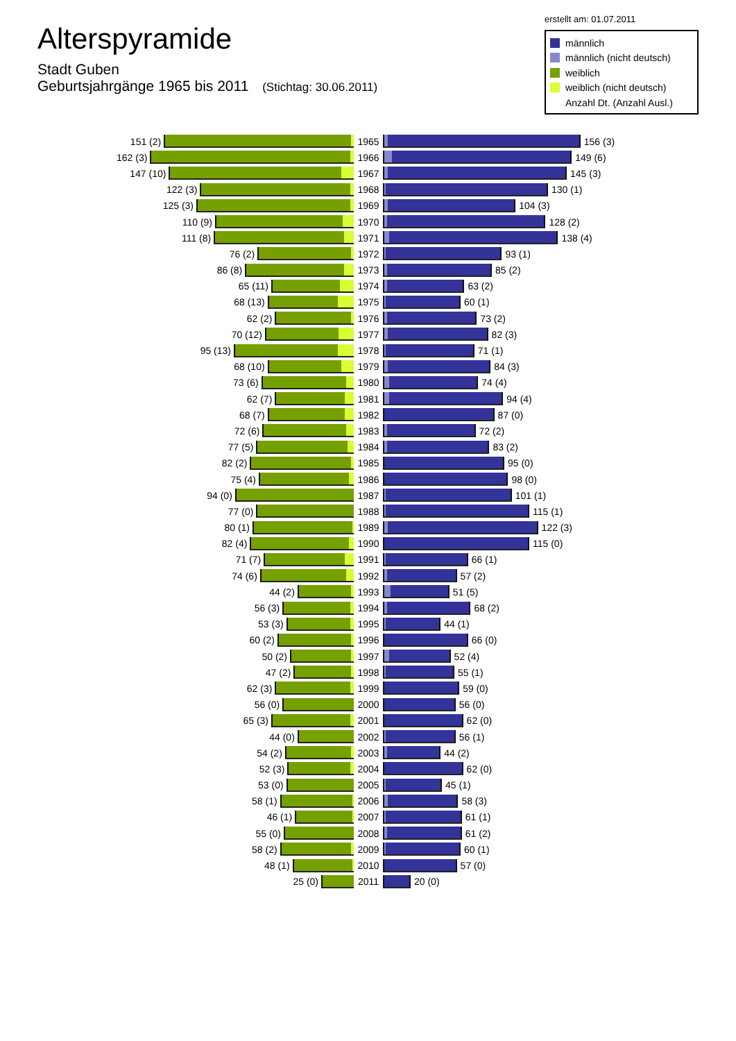Alterspyramide
Stadt Guben
Geburtsjahrgänge 1965 bis 2011 (Stichtag: 30.06.2011)
erstellt am: 01.07.2011
männlich
männlich (nicht deutsch)
weiblich
weiblich (nicht deutsch)
Anzahl Dt. (Anzahl Ausl.)
151 (2) 1965 156 (3)
162 (3) 1966 149 (6)
147 (10) 1967 145 (3)
122 (3) 1968 130 (1)
125 (3) 1969 104 (3)
110 (9) 1970 128 (2)
111 (8) 1971 138 (4)
76 (2) 1972 93 (1)
86 (8) 1973 85 (2)
65 (11) 1974 63 (2)
68 (13) 1975 60 (1)
62 (2) 1976 73 (2)
70 (12) 1977 82 (3)
95 (13) 1978 71 (1)
68 (10) 1979 84 (3)
73 (6) 1980 74 (4)
62 (7) 1981 94 (4)
68 (7) 1982 87 (0)
72 (6) 1983 72 (2)
77 (5) 1984 83 (2)
82 (2) 1985 95 (0)
75 (4) 1986 98 (0)
94 (0) 1987 101 (1)
77 (0) 1988 115 (1)
80 (1) 1989 122 (3)
82 (4) 1990 115 (0)
71 (7) 1991 66 (1)
74 (6) 1992 57 (2)
44 (2) 1993 51 (5)
56 (3) 1994 68 (2)
53 (3) 1995 44 (1)
60 (2) 1996 66 (0)
50 (2) 1997 52 (4)
47 (2) 1998 55 (1)
62 (3) 1999 59 (0)
56 (0) 2000 56 (0)
65 (3) 2001 62 (0)
44 (0) 2002 56 (1)
54 (2) 2003 44 (2)
52 (3) 2004 62 (0)
53 (0) 2005 45 (1)
58 (1) 2006 58 (3)
46 (1) 2007 61 (1)
55 (0) 2008 61 (2)
58 (2) 2009 60 (1)
48 (1) 2010 57 (0)
25 (0) 2011 20 (0)